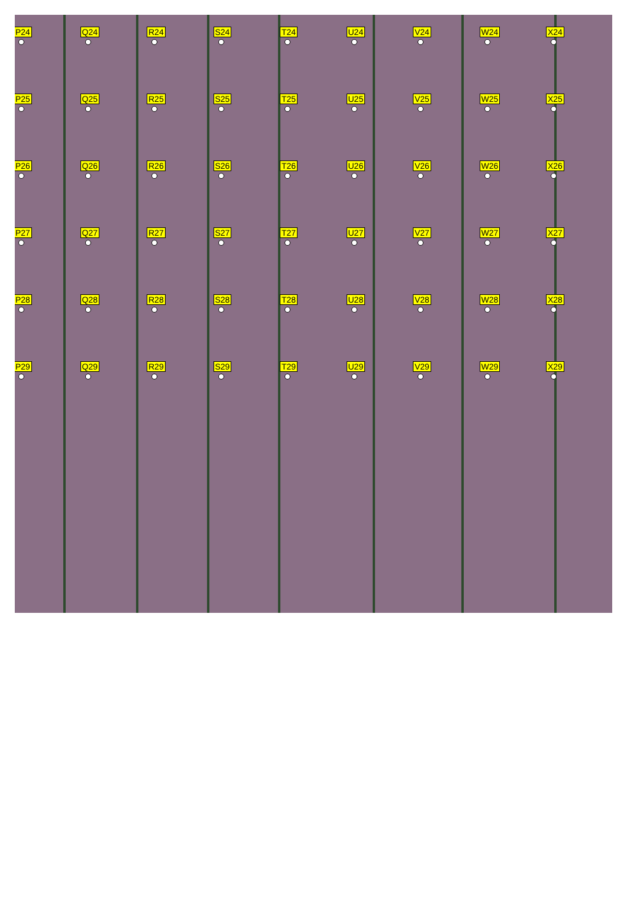P24
Q24
R24
S24
T24
U24
V24
W24
X24
P25
Q25
R25
S25
T25
U25
V25
W25
X25
P26
Q26
R26
S26
T26
U26
V26
W26
X26
P27
Q27
R27
S27
T27
U27
V27
W27
X27
P28
Q28
R28
S28
T28
U28
V28
W28
X28
P29
Q29
R29
S29
T29
U29
V29
W29
X29